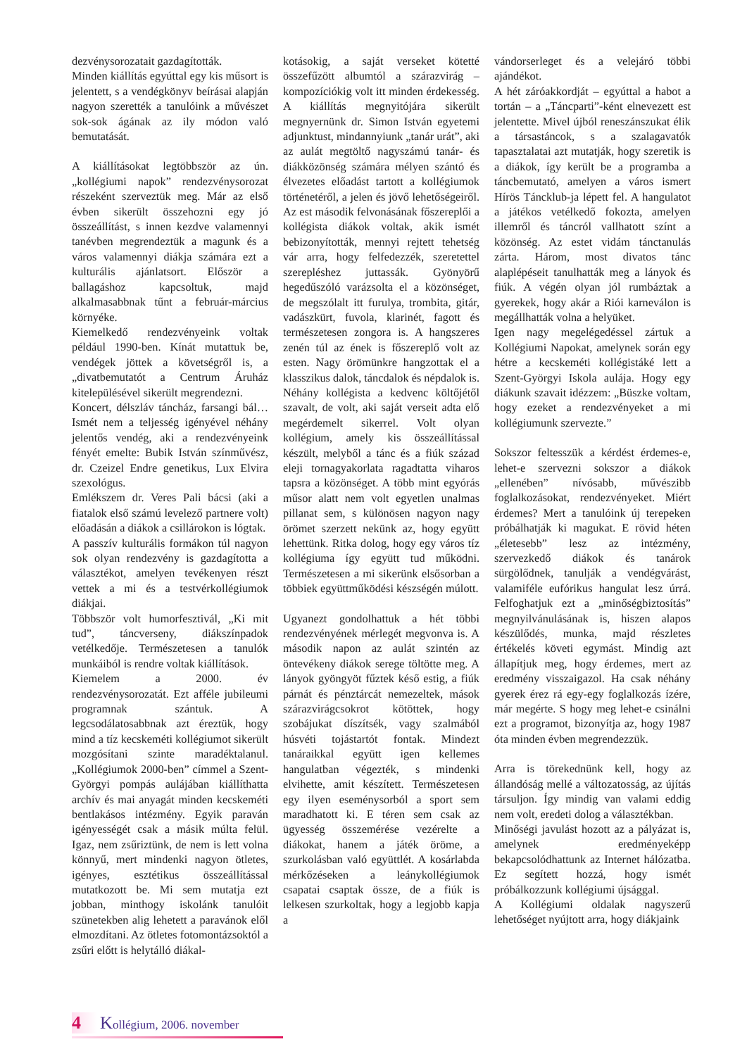dezvénysorozatait gazdagították.
Minden kiállítás egyúttal egy kis műsort is jelentett, s a vendégkönyv beírásai alapján nagyon szerették a tanulóink a művészet sok-sok ágának az ily módon való bemutatását.
A kiállításokat legtöbbször az ún. „kollégiumi napok” rendezvénysorozat részeként szerveztük meg. Már az első évben sikerült összehozni egy jó összeállítást, s innen kezdve valamennyi tanévben megrendeztük a magunk és a város valamennyi diákja számára ezt a kulturális ajánlatsort. Először a ballagáshoz kapcsoltuk, majd alkalmasabbnak tűnt a február-március környéke.
Kiemelkedő rendezvényeink voltak például 1990-ben. Kínát mutattuk be, vendégek jöttek a követségről is, a „divatbemutatót a Centrum Áruház kitelepülésével sikerült megrendezni.
Koncert, délszláv táncház, farsangi bál… Ismét nem a teljesség igényével néhány jelentős vendég, aki a rendezvényeink fényét emelte: Bubik István színművész, dr. Czeizel Endre genetikus, Lux Elvira szexológus.
Emlékszem dr. Veres Pali bácsi (aki a fiatalok első számú levelező partnere volt) előadásán a diákok a csillárokon is lógtak.
A passzív kulturális formákon túl nagyon sok olyan rendezvény is gazdagította a választékot, amelyen tevékenyen részt vettek a mi és a testvérkollégiumok diákjai.
Többször volt humorfesztivál, „Ki mit tud”, táncverseny, diákszínpadok vetélkedője. Természetesen a tanulók munkáiból is rendre voltak kiállítások.
Kiemelem a 2000. év rendezvénysorozatát. Ezt afféle jubileumi programnak szántuk. A legcsodálatosabbnak azt éreztük, hogy mind a tíz kecskeméti kollégiumot sikerült mozgósítani szinte maradéktalanul. „Kollégiumok 2000-ben” címmel a Szent-Györgyi pompás aulájában kiállíthatta archív és mai anyagát minden kecskeméti bentlakásos intézmény. Egyik paraván igényességét csak a másik múlta felül. Igaz, nem zsűriztünk, de nem is lett volna könnyű, mert mindenki nagyon ötletes, igényes, esztétikus összeállítással mutatkozott be. Mi sem mutatja ezt jobban, minthogy iskolánk tanulóit szünetekben alig lehetett a paravánok elől elmozdítani. Az ötletes fotomontázsoktól a zsűri előtt is helytálló diákal-
kotásokig, a saját verseket kötetté összefűzött albumtól a szárazvirág – kompozíciókig volt itt minden érdekesség. A kiállítás megnyitójára sikerült megnyernünk dr. Simon István egyetemi adjunktust, mindannyiunk „tanár urát”, aki az aulát megtöltő nagyszámú tanár- és diákközönség számára mélyen szántó és élvezetes előadást tartott a kollégiumok történetéről, a jelen és jövő lehetőségeiről. Az est második felvonásának főszereplői a kollégista diákok voltak, akik ismét bebizonyították, mennyi rejtett tehetség vár arra, hogy felfedezzék, szeretettel szerepléshez juttassák. Gyönyörű hegedűszóló varázsolta el a közönséget, de megszólalt itt furulya, trombita, gitár, vadászkürt, fuvola, klarinét, fagott és természetesen zongora is. A hangszeres zenén túl az ének is főszereplő volt az esten. Nagy örömünkre hangzottak el a klasszikus dalok, táncdalok és népdalok is. Néhány kollégista a kedvenc költőjétől szavalt, de volt, aki saját verseit adta elő megérdemelt sikerrel. Volt olyan kollégium, amely kis összeállítással készült, melyből a tánc és a fiúk század eleji tornagyakorlata ragadtatta viharos tapsra a közönséget. A több mint egyórás műsor alatt nem volt egyetlen unalmas pillanat sem, s különösen nagyon nagy örömet szerzett nekünk az, hogy együtt lehettünk. Ritka dolog, hogy egy város tíz kollégiuma így együtt tud működni. Természetesen a mi sikerünk elsősorban a többiek együttműködési készségén múlott.
Ugyanezt gondolhattuk a hét többi rendezvényének mérlegét megvonva is. A második napon az aulát szintén az öntevékeny diákok serege töltötte meg. A lányok gyöngyöt fűztek késő estig, a fiúk párnát és pénztárcát nemezeltek, mások szárazvirágcsokrot kötöttek, hogy szobájukat díszítsék, vagy szalmából húsvéti tojástartót fontak. Mindezt tanáraikkal együtt igen kellemes hangulatban végezték, s mindenki elvihette, amit készített. Természetesen egy ilyen eseménysorból a sport sem maradhatott ki. E téren sem csak az ügyesség összemérése vezérelte a diákokat, hanem a játék öröme, a szurkolásban való együttlét. A kosárlabda mérkőzéseken a leánykollégiumok csapatai csaptak össze, de a fiúk is lelkesen szurkoltak, hogy a legjobb kapja a
vándorserleget és a velejáró többi ajándékot.
A hét záróakkordját – egyúttal a habot a tortán – a „Táncparti”-ként elnevezett est jelentette. Mivel újból reneszánszukat élik a társastáncok, s a szalagavatók tapasztalatai azt mutatják, hogy szeretik is a diákok, így került be a programba a táncbemutató, amelyen a város ismert Hírös Táncklub-ja lépett fel. A hangulatot a játékos vetélkedő fokozta, amelyen illemről és táncról vallhatott színt a közönség. Az estet vidám tánctanulás zárta. Három, most divatos tánc alaplépéseit tanulhatták meg a lányok és fiúk. A végén olyan jól rumbáztak a gyerekek, hogy akár a Riói karneválon is megállhatták volna a helyüket.
Igen nagy megelégedéssel zártuk a Kollégiumi Napokat, amelynek során egy hétre a kecskeméti kollégistáké lett a Szent-Györgyi Iskola aulája. Hogy egy diákunk szavait idézzem: „Büszke voltam, hogy ezeket a rendezvényeket a mi kollégiumunk szervezte.”
Sokszor feltesszük a kérdést érdemes-e, lehet-e szervezni sokszor a diákok „ellenében” nívósabb, művészibb foglalkozásokat, rendezvényeket. Miért érdemes? Mert a tanulóink új terepeken próbálhatják ki magukat. E rövid héten „életesebb” lesz az intézmény, szervezkedő diákok és tanárok sürgölődnek, tanulják a vendégvárást, valamiféle eufórikus hangulat lesz úrrá. Felfoghatjuk ezt a „minőségbiztosítás” megnyilvánulásának is, hiszen alapos készülődés, munka, majd részletes értékelés követi egymást. Mindig azt állapítjuk meg, hogy érdemes, mert az eredmény visszaigazol. Ha csak néhány gyerek érez rá egy-egy foglalkozás ízére, már megérte. S hogy meg lehet-e csinálni ezt a programot, bizonyítja az, hogy 1987 óta minden évben megrendezzük.
Arra is törekednünk kell, hogy az állandóság mellé a változatosság, az újítás társuljon. Így mindig van valami eddig nem volt, eredeti dolog a választékban.
Minőségi javulást hozott az a pályázat is, amelynek eredményeképp bekapcsolódhattunk az Internet hálózatba. Ez segített hozzá, hogy ismét próbálkozzunk kollégiumi újsággal.
A Kollégiumi oldalak nagyszerű lehetőséget nyújtott arra, hogy diákjaink
4 Kollégium, 2006. november